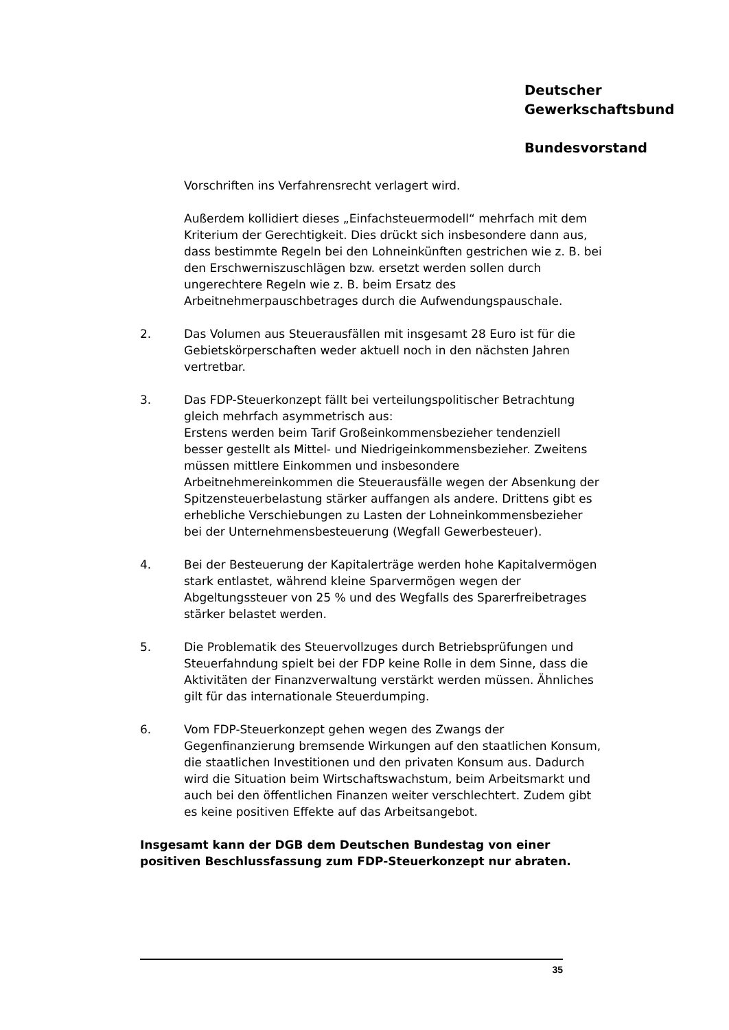Deutscher
Gewerkschaftsbund
Bundesvorstand
Vorschriften ins Verfahrensrecht verlagert wird.
Außerdem kollidiert dieses „Einfachsteuermodell“ mehrfach mit dem Kriterium der Gerechtigkeit. Dies drückt sich insbesondere dann aus, dass bestimmte Regeln bei den Lohneinkünften gestrichen wie z. B. bei den Erschwerniszuschlägen bzw. ersetzt werden sollen durch ungerechtere Regeln wie z. B. beim Ersatz des Arbeitnehmerpauschbetrages durch die Aufwendungspauschale.
2. Das Volumen aus Steuerausfällen mit insgesamt 28 Euro ist für die Gebietskörperschaften weder aktuell noch in den nächsten Jahren vertretbar.
3. Das FDP-Steuerkonzept fällt bei verteilungspolitischer Betrachtung gleich mehrfach asymmetrisch aus:
Erstens werden beim Tarif Großeinkommensbezieher tendenziell besser gestellt als Mittel- und Niedrigeinkommensbezieher. Zweitens müssen mittlere Einkommen und insbesondere Arbeitnehmereinkommen die Steuerausfälle wegen der Absenkung der Spitzensteuerbelastung stärker auffangen als andere. Drittens gibt es erhebliche Verschiebungen zu Lasten der Lohneinkommensbezieher bei der Unternehmensbesteuerung (Wegfall Gewerbesteuer).
4. Bei der Besteuerung der Kapitalerträge werden hohe Kapitalvermögen stark entlastet, während kleine Sparvermögen wegen der Abgeltungssteuer von 25 % und des Wegfalls des Sparerfreibetrages stärker belastet werden.
5. Die Problematik des Steuervollzuges durch Betriebsprüfungen und Steuerfahndung spielt bei der FDP keine Rolle in dem Sinne, dass die Aktivitäten der Finanzverwaltung verstärkt werden müssen. Ähnliches gilt für das internationale Steuerdumping.
6. Vom FDP-Steuerkonzept gehen wegen des Zwangs der Gegenfinanzierung bremsende Wirkungen auf den staatlichen Konsum, die staatlichen Investitionen und den privaten Konsum aus. Dadurch wird die Situation beim Wirtschaftswachstum, beim Arbeitsmarkt und auch bei den öffentlichen Finanzen weiter verschlechtert. Zudem gibt es keine positiven Effekte auf das Arbeitsangebot.
Insgesamt kann der DGB dem Deutschen Bundestag von einer positiven Beschlussfassung zum FDP-Steuerkonzept nur abraten.
35